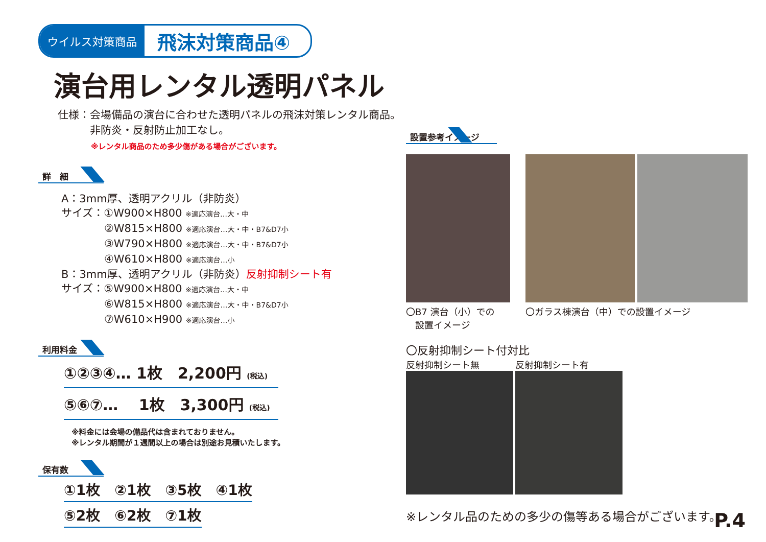ウイルス対策商品
飛沫対策商品④
演台用レンタル透明パネル
仕様：会場備品の演台に合わせた透明パネルの飛沫対策レンタル商品。
　　　非防炎・反射防止加工なし。
※レンタル商品のため多少傷がある場合がございます。
詳　細
A：3mm厚、透明アクリル（非防炎）
サイズ：①W900×H800 ※適応演台…大・中
　　　　②W815×H800 ※適応演台…大・中・B7&D7小
　　　　③W790×H800 ※適応演台…大・中・B7&D7小
　　　　④W610×H800 ※適応演台…小
B：3mm厚、透明アクリル（非防炎）反射抑制シート有
サイズ：⑤W900×H800 ※適応演台…大・中
　　　　⑥W815×H800 ※適応演台…大・中・B7&D7小
　　　　⑦W610×H900 ※適応演台…小
利用料金
①②③④… 1枚　2,200円 (税込)
⑤⑥⑦…　 1枚　3,300円 (税込)
※料金には会場の備品代は含まれておりません。
※レンタル期間が１週間以上の場合は別途お見積いたします。
保有数
①1枚　②1枚　③5枚　④1枚
⑤2枚　⑥2枚　⑦1枚
設置参考イメージ
〇B7 演台（小）での
　設置イメージ
〇ガラス棟演台（中）での設置イメージ
〇反射抑制シート付対比
反射抑制シート無 反射抑制シート有
※レンタル品のための多少の傷等ある場合がございます。
P.4